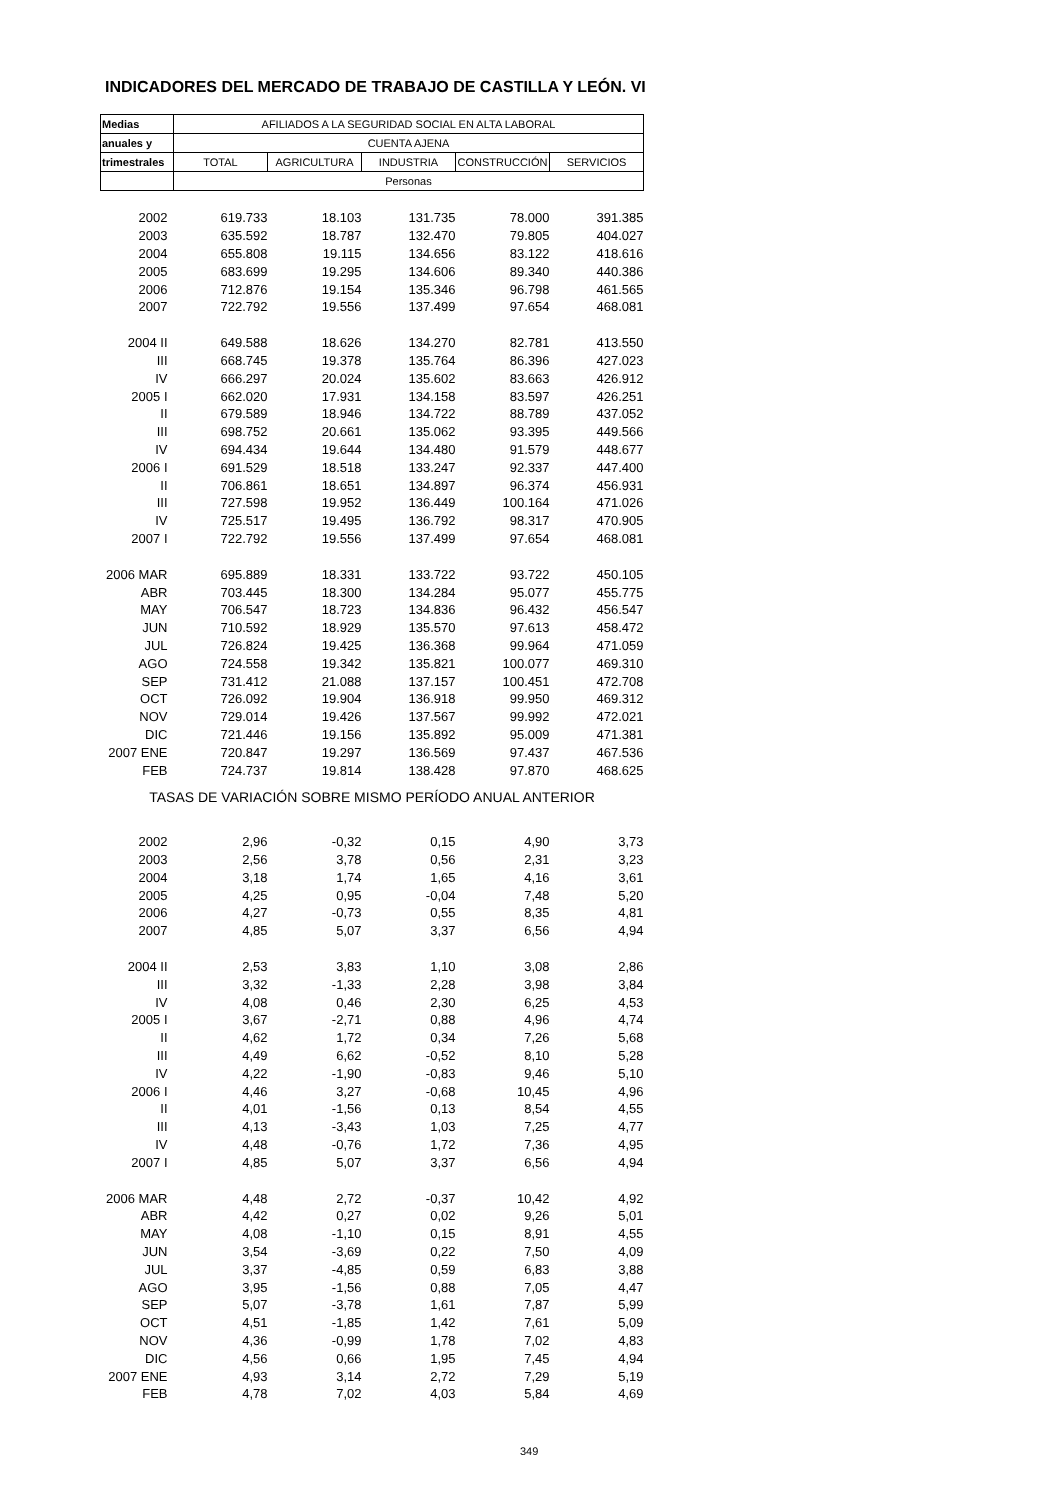INDICADORES DEL MERCADO DE TRABAJO DE CASTILLA Y LEÓN. VI
| Medias | AFILIADOS A LA SEGURIDAD SOCIAL EN ALTA LABORAL | | | | |
| --- | --- | --- | --- | --- | --- |
| anuales y | CUENTA AJENA | | | | |
| trimestrales | TOTAL | AGRICULTURA | INDUSTRIA | CONSTRUCCIÓN | SERVICIOS |
| | Personas | | | | |
| 2002 | 619.733 | 18.103 | 131.735 | 78.000 | 391.385 |
| 2003 | 635.592 | 18.787 | 132.470 | 79.805 | 404.027 |
| 2004 | 655.808 | 19.115 | 134.656 | 83.122 | 418.616 |
| 2005 | 683.699 | 19.295 | 134.606 | 89.340 | 440.386 |
| 2006 | 712.876 | 19.154 | 135.346 | 96.798 | 461.565 |
| 2007 | 722.792 | 19.556 | 137.499 | 97.654 | 468.081 |
| 2004 II | 649.588 | 18.626 | 134.270 | 82.781 | 413.550 |
| III | 668.745 | 19.378 | 135.764 | 86.396 | 427.023 |
| IV | 666.297 | 20.024 | 135.602 | 83.663 | 426.912 |
| 2005 I | 662.020 | 17.931 | 134.158 | 83.597 | 426.251 |
| II | 679.589 | 18.946 | 134.722 | 88.789 | 437.052 |
| III | 698.752 | 20.661 | 135.062 | 93.395 | 449.566 |
| IV | 694.434 | 19.644 | 134.480 | 91.579 | 448.677 |
| 2006 I | 691.529 | 18.518 | 133.247 | 92.337 | 447.400 |
| II | 706.861 | 18.651 | 134.897 | 96.374 | 456.931 |
| III | 727.598 | 19.952 | 136.449 | 100.164 | 471.026 |
| IV | 725.517 | 19.495 | 136.792 | 98.317 | 470.905 |
| 2007 I | 722.792 | 19.556 | 137.499 | 97.654 | 468.081 |
| 2006 MAR | 695.889 | 18.331 | 133.722 | 93.722 | 450.105 |
| ABR | 703.445 | 18.300 | 134.284 | 95.077 | 455.775 |
| MAY | 706.547 | 18.723 | 134.836 | 96.432 | 456.547 |
| JUN | 710.592 | 18.929 | 135.570 | 97.613 | 458.472 |
| JUL | 726.824 | 19.425 | 136.368 | 99.964 | 471.059 |
| AGO | 724.558 | 19.342 | 135.821 | 100.077 | 469.310 |
| SEP | 731.412 | 21.088 | 137.157 | 100.451 | 472.708 |
| OCT | 726.092 | 19.904 | 136.918 | 99.950 | 469.312 |
| NOV | 729.014 | 19.426 | 137.567 | 99.992 | 472.021 |
| DIC | 721.446 | 19.156 | 135.892 | 95.009 | 471.381 |
| 2007 ENE | 720.847 | 19.297 | 136.569 | 97.437 | 467.536 |
| FEB | 724.737 | 19.814 | 138.428 | 97.870 | 468.625 |
| TASAS DE VARIACIÓN SOBRE MISMO PERÍODO ANUAL ANTERIOR | | | | | |
| 2002 | 2,96 | -0,32 | 0,15 | 4,90 | 3,73 |
| 2003 | 2,56 | 3,78 | 0,56 | 2,31 | 3,23 |
| 2004 | 3,18 | 1,74 | 1,65 | 4,16 | 3,61 |
| 2005 | 4,25 | 0,95 | -0,04 | 7,48 | 5,20 |
| 2006 | 4,27 | -0,73 | 0,55 | 8,35 | 4,81 |
| 2007 | 4,85 | 5,07 | 3,37 | 6,56 | 4,94 |
| 2004 II | 2,53 | 3,83 | 1,10 | 3,08 | 2,86 |
| III | 3,32 | -1,33 | 2,28 | 3,98 | 3,84 |
| IV | 4,08 | 0,46 | 2,30 | 6,25 | 4,53 |
| 2005 I | 3,67 | -2,71 | 0,88 | 4,96 | 4,74 |
| II | 4,62 | 1,72 | 0,34 | 7,26 | 5,68 |
| III | 4,49 | 6,62 | -0,52 | 8,10 | 5,28 |
| IV | 4,22 | -1,90 | -0,83 | 9,46 | 5,10 |
| 2006 I | 4,46 | 3,27 | -0,68 | 10,45 | 4,96 |
| II | 4,01 | -1,56 | 0,13 | 8,54 | 4,55 |
| III | 4,13 | -3,43 | 1,03 | 7,25 | 4,77 |
| IV | 4,48 | -0,76 | 1,72 | 7,36 | 4,95 |
| 2007 I | 4,85 | 5,07 | 3,37 | 6,56 | 4,94 |
| 2006 MAR | 4,48 | 2,72 | -0,37 | 10,42 | 4,92 |
| ABR | 4,42 | 0,27 | 0,02 | 9,26 | 5,01 |
| MAY | 4,08 | -1,10 | 0,15 | 8,91 | 4,55 |
| JUN | 3,54 | -3,69 | 0,22 | 7,50 | 4,09 |
| JUL | 3,37 | -4,85 | 0,59 | 6,83 | 3,88 |
| AGO | 3,95 | -1,56 | 0,88 | 7,05 | 4,47 |
| SEP | 5,07 | -3,78 | 1,61 | 7,87 | 5,99 |
| OCT | 4,51 | -1,85 | 1,42 | 7,61 | 5,09 |
| NOV | 4,36 | -0,99 | 1,78 | 7,02 | 4,83 |
| DIC | 4,56 | 0,66 | 1,95 | 7,45 | 4,94 |
| 2007 ENE | 4,93 | 3,14 | 2,72 | 7,29 | 5,19 |
| FEB | 4,78 | 7,02 | 4,03 | 5,84 | 4,69 |
349